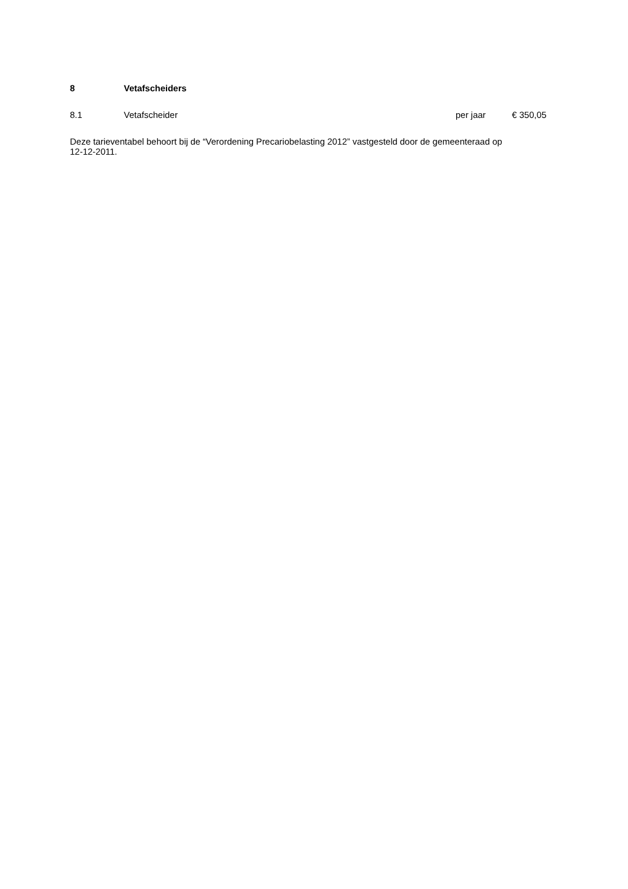8 Vetafscheiders
| 8.1 | Vetafscheider | per jaar | € 350,05 |
Deze tarieventabel behoort bij de “Verordening Precariobelasting 2012” vastgesteld door de gemeenteraad op 12-12-2011.